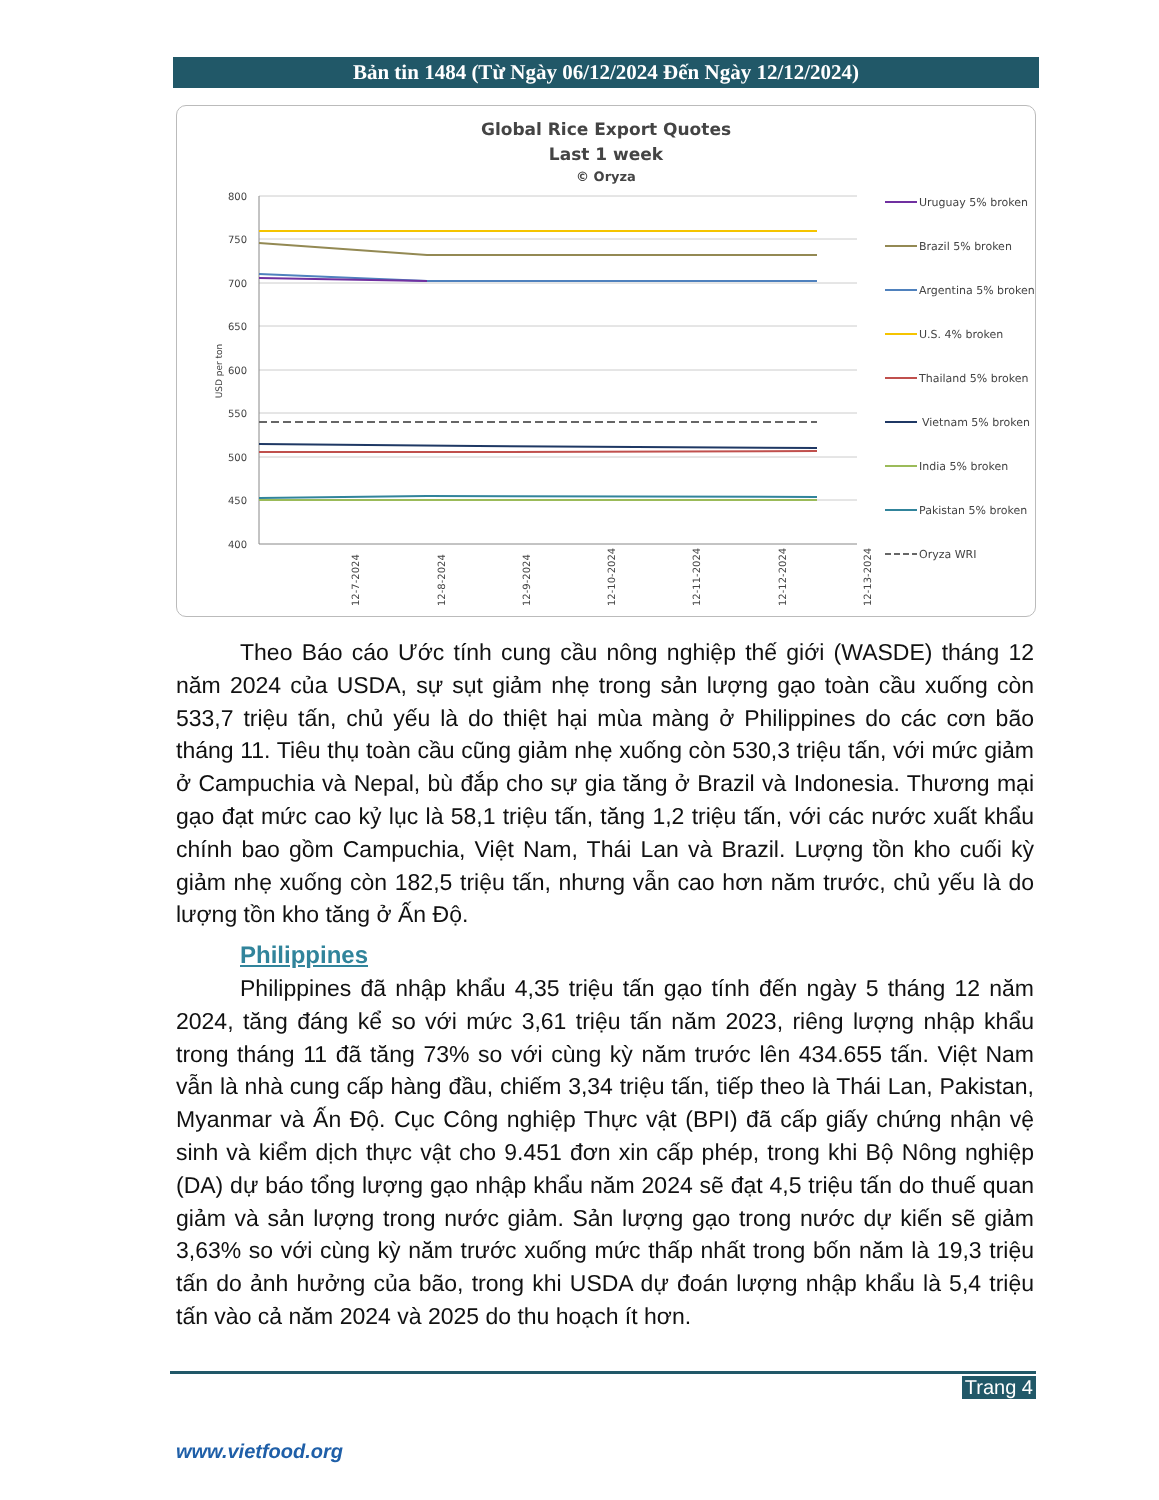Bản tin 1484 (Từ Ngày 06/12/2024 Đến Ngày 12/12/2024)
Global Rice Export Quotes
Last 1 week
© Oryza
800
750
700
650
600
550
500
450
400
USD per ton
12-7-2024
12-8-2024
12-9-2024
12-10-2024
12-11-2024
12-12-2024
12-13-2024
Uruguay 5% broken
Brazil 5% broken
Argentina 5% broken
U.S. 4% broken
Thailand 5% broken
Vietnam 5% broken
India 5% broken
Pakistan 5% broken
Oryza WRI
Theo Báo cáo Ước tính cung cầu nông nghiệp thế giới (WASDE) tháng 12 năm 2024 của USDA, sự sụt giảm nhẹ trong sản lượng gạo toàn cầu xuống còn 533,7 triệu tấn, chủ yếu là do thiệt hại mùa màng ở Philippines do các cơn bão tháng 11. Tiêu thụ toàn cầu cũng giảm nhẹ xuống còn 530,3 triệu tấn, với mức giảm ở Campuchia và Nepal, bù đắp cho sự gia tăng ở Brazil và Indonesia. Thương mại gạo đạt mức cao kỷ lục là 58,1 triệu tấn, tăng 1,2 triệu tấn, với các nước xuất khẩu chính bao gồm Campuchia, Việt Nam, Thái Lan và Brazil. Lượng tồn kho cuối kỳ giảm nhẹ xuống còn 182,5 triệu tấn, nhưng vẫn cao hơn năm trước, chủ yếu là do lượng tồn kho tăng ở Ấn Độ.
Philippines
Philippines đã nhập khẩu 4,35 triệu tấn gạo tính đến ngày 5 tháng 12 năm 2024, tăng đáng kể so với mức 3,61 triệu tấn năm 2023, riêng lượng nhập khẩu trong tháng 11 đã tăng 73% so với cùng kỳ năm trước lên 434.655 tấn. Việt Nam vẫn là nhà cung cấp hàng đầu, chiếm 3,34 triệu tấn, tiếp theo là Thái Lan, Pakistan, Myanmar và Ấn Độ. Cục Công nghiệp Thực vật (BPI) đã cấp giấy chứng nhận vệ sinh và kiểm dịch thực vật cho 9.451 đơn xin cấp phép, trong khi Bộ Nông nghiệp (DA) dự báo tổng lượng gạo nhập khẩu năm 2024 sẽ đạt 4,5 triệu tấn do thuế quan giảm và sản lượng trong nước giảm. Sản lượng gạo trong nước dự kiến sẽ giảm 3,63% so với cùng kỳ năm trước xuống mức thấp nhất trong bốn năm là 19,3 triệu tấn do ảnh hưởng của bão, trong khi USDA dự đoán lượng nhập khẩu là 5,4 triệu tấn vào cả năm 2024 và 2025 do thu hoạch ít hơn.
Trang 4
www.vietfood.org